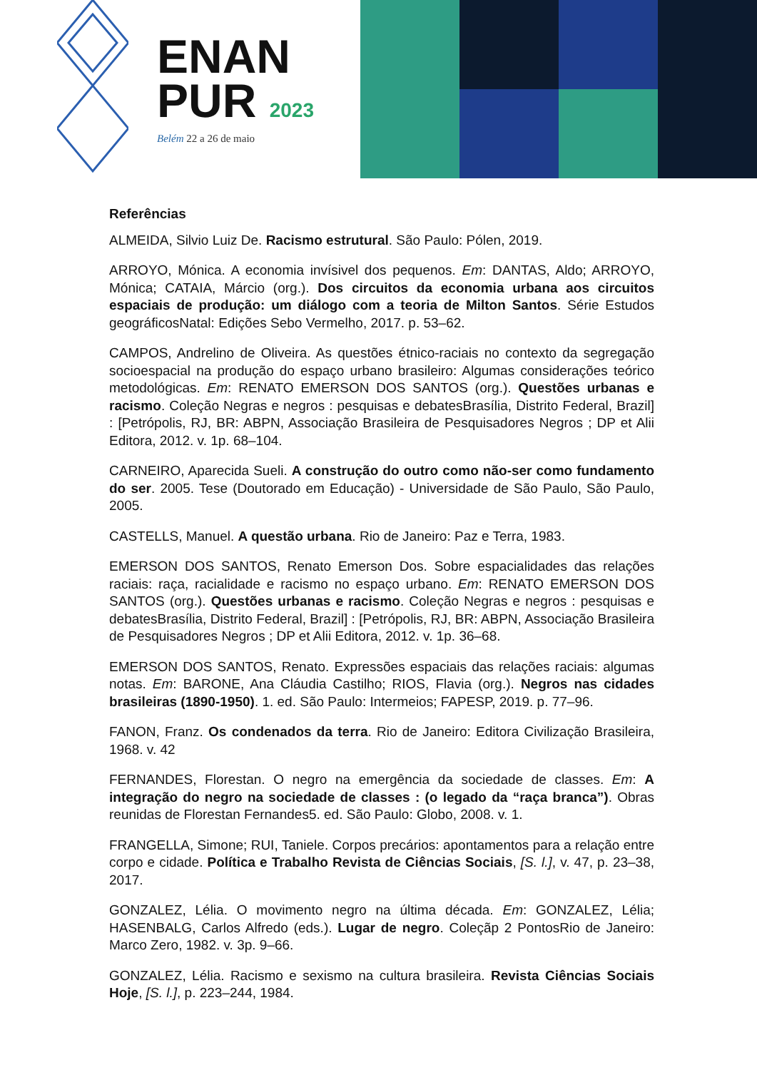ENAN
PUR 2023
Belém 22 a 26 de maio
Referências
ALMEIDA, Silvio Luiz De. Racismo estrutural. São Paulo: Pólen, 2019.
ARROYO, Mónica. A economia invísivel dos pequenos. Em: DANTAS, Aldo; ARROYO, Mónica; CATAIA, Márcio (org.). Dos circuitos da economia urbana aos circuitos espaciais de produção: um diálogo com a teoria de Milton Santos. Série Estudos geográficosNatal: Edições Sebo Vermelho, 2017. p. 53–62.
CAMPOS, Andrelino de Oliveira. As questões étnico-raciais no contexto da segregação socioespacial na produção do espaço urbano brasileiro: Algumas considerações teórico metodológicas. Em: RENATO EMERSON DOS SANTOS (org.). Questões urbanas e racismo. Coleção Negras e negros : pesquisas e debatesBrasília, Distrito Federal, Brazil] : [Petrópolis, RJ, BR: ABPN, Associação Brasileira de Pesquisadores Negros ; DP et Alii Editora, 2012. v. 1p. 68–104.
CARNEIRO, Aparecida Sueli. A construção do outro como não-ser como fundamento do ser. 2005. Tese (Doutorado em Educação) - Universidade de São Paulo, São Paulo, 2005.
CASTELLS, Manuel. A questão urbana. Rio de Janeiro: Paz e Terra, 1983.
EMERSON DOS SANTOS, Renato Emerson Dos. Sobre espacialidades das relações raciais: raça, racialidade e racismo no espaço urbano. Em: RENATO EMERSON DOS SANTOS (org.). Questões urbanas e racismo. Coleção Negras e negros : pesquisas e debatesBrasília, Distrito Federal, Brazil] : [Petrópolis, RJ, BR: ABPN, Associação Brasileira de Pesquisadores Negros ; DP et Alii Editora, 2012. v. 1p. 36–68.
EMERSON DOS SANTOS, Renato. Expressões espaciais das relações raciais: algumas notas. Em: BARONE, Ana Cláudia Castilho; RIOS, Flavia (org.). Negros nas cidades brasileiras (1890-1950). 1. ed. São Paulo: Intermeios; FAPESP, 2019. p. 77–96.
FANON, Franz. Os condenados da terra. Rio de Janeiro: Editora Civilização Brasileira, 1968. v. 42
FERNANDES, Florestan. O negro na emergência da sociedade de classes. Em: A integração do negro na sociedade de classes : (o legado da “raça branca”). Obras reunidas de Florestan Fernandes5. ed. São Paulo: Globo, 2008. v. 1.
FRANGELLA, Simone; RUI, Taniele. Corpos precários: apontamentos para a relação entre corpo e cidade. Política e Trabalho Revista de Ciências Sociais, [S. l.], v. 47, p. 23–38, 2017.
GONZALEZ, Lélia. O movimento negro na última década. Em: GONZALEZ, Lélia; HASENBALG, Carlos Alfredo (eds.). Lugar de negro. Coleçãp 2 PontosRio de Janeiro: Marco Zero, 1982. v. 3p. 9–66.
GONZALEZ, Lélia. Racismo e sexismo na cultura brasileira. Revista Ciências Sociais Hoje, [S. l.], p. 223–244, 1984.